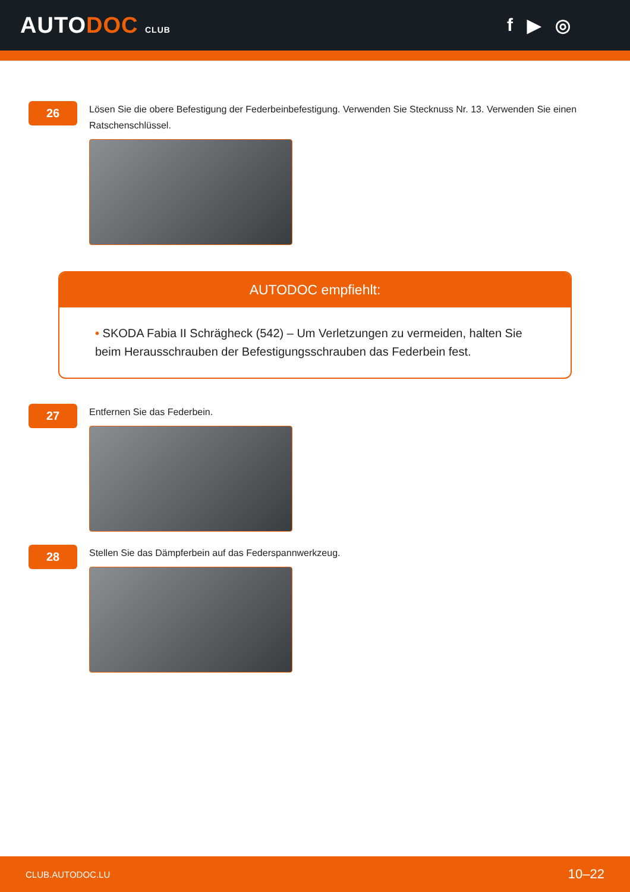AUTODOC CLUB
f ▶ ◎
26
Lösen Sie die obere Befestigung der Federbeinbefestigung. Verwenden Sie Stecknuss Nr. 13. Verwenden Sie einen Ratschenschlüssel.
AUTODOC empfiehlt:
• SKODA Fabia II Schrägheck (542) – Um Verletzungen zu vermeiden, halten Sie beim Herausschrauben der Befestigungsschrauben das Federbein fest.
27
Entfernen Sie das Federbein.
28
Stellen Sie das Dämpferbein auf das Federspannwerkzeug.
CLUB.AUTODOC.LU 10–22